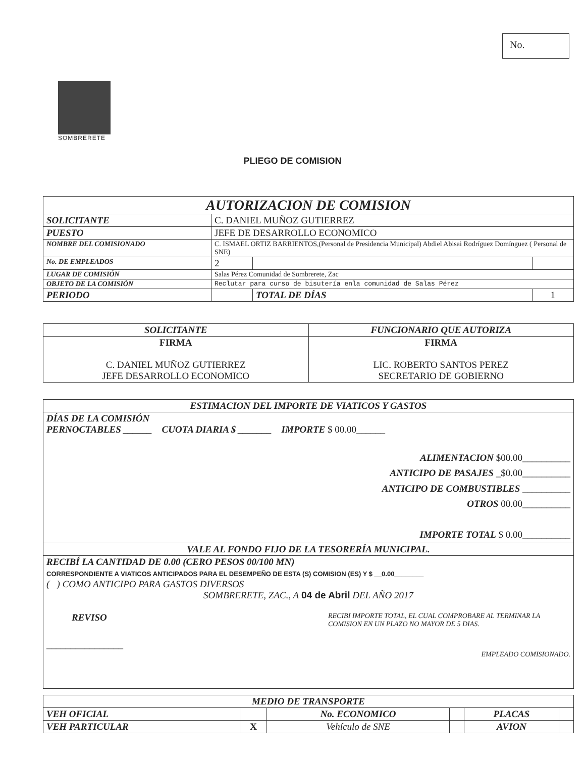No.
SOMBRERETE
PLIEGO DE COMISION
| AUTORIZACION DE COMISION | | | |
| --- | --- | --- | --- |
| SOLICITANTE | C. DANIEL MUÑOZ GUTIERREZ | | |
| PUESTO | JEFE DE DESARROLLO ECONOMICO | | |
| NOMBRE DEL COMISIONADO | C. ISMAEL ORTIZ BARRIENTOS,(Personal de Presidencia Municipal) Abdiel Abisai Rodríguez Domínguez ( Personal de SNE) | | |
| No. DE EMPLEADOS | 2 | | |
| LUGAR DE COMISIÓN | Salas Pérez Comunidad de Sombrerete, Zac | | |
| OBJETO DE LA COMISIÓN | Reclutar para curso de bisutería enla comunidad de Salas Pérez | | |
| PERIODO | | TOTAL DE DÍAS | 1 |
| SOLICITANTE | FUNCIONARIO QUE AUTORIZA |
| --- | --- |
| FIRMA C. DANIEL MUÑOZ GUTIERREZ JEFE DESARROLLO ECONOMICO | FIRMA LIC. ROBERTO SANTOS PEREZ SECRETARIO DE GOBIERNO |
| ESTIMACION DEL IMPORTE DE VIATICOS Y GASTOS |
| --- |
| DÍAS DE LA COMISIÓN PERNOCTABLES ______ CUOTA DIARIA $ _______ IMPORTE $ 00.00______ ALIMENTACION $00.00__________ ANTICIPO DE PASAJES _$0.00__________ ANTICIPO DE COMBUSTIBLES __________ OTROS 00.00__________ IMPORTE TOTAL $ 0.00__________ |
| VALE AL FONDO FIJO DE LA TESORERÍA MUNICIPAL. |
| RECIBÍ LA CANTIDAD DE 0.00 (CERO PESOS 00/100 MN) CORRESPONDIENTE A VIATICOS ANTICIPADOS PARA EL DESEMPEÑO DE ESTA (S) COMISION (ES) Y $ __0.00________ ( ) COMO ANTICIPO PARA GASTOS DIVERSOS SOMBRERETE, ZAC., A 04 de Abril DEL AÑO 2017 REVISO RECIBI IMPORTE TOTAL, EL CUAL COMPROBARE AL TERMINAR LA COMISION EN UN PLAZO NO MAYOR DE 5 DIAS. ________________ EMPLEADO COMISIONADO. |
| MEDIO DE TRANSPORTE | | | | | |
| --- | --- | --- | --- | --- | --- |
| VEH OFICIAL | | No. ECONOMICO | | PLACAS | |
| VEH PARTICULAR | X | Vehículo de SNE | | AVION | |